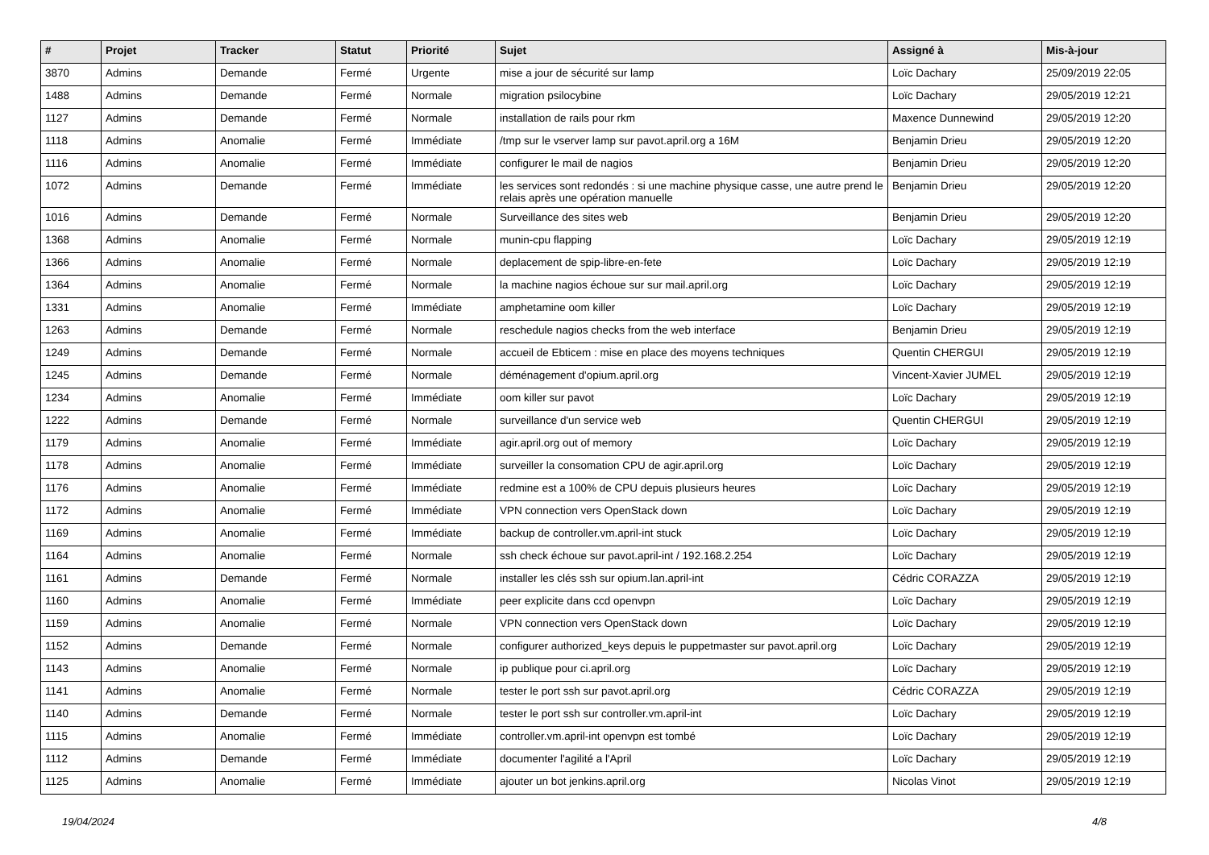| # | Projet | Tracker | Statut | Priorité | Sujet | Assigné à | Mis-à-jour |
| --- | --- | --- | --- | --- | --- | --- | --- |
| 3870 | Admins | Demande | Fermé | Urgente | mise a jour de sécurité sur lamp | Loïc Dachary | 25/09/2019 22:05 |
| 1488 | Admins | Demande | Fermé | Normale | migration psilocybine | Loïc Dachary | 29/05/2019 12:21 |
| 1127 | Admins | Demande | Fermé | Normale | installation de rails pour rkm | Maxence Dunnewind | 29/05/2019 12:20 |
| 1118 | Admins | Anomalie | Fermé | Immédiate | /tmp sur le vserver lamp sur pavot.april.org a 16M | Benjamin Drieu | 29/05/2019 12:20 |
| 1116 | Admins | Anomalie | Fermé | Immédiate | configurer le mail de nagios | Benjamin Drieu | 29/05/2019 12:20 |
| 1072 | Admins | Demande | Fermé | Immédiate | les services sont redondés : si une machine physique casse, une autre prend le relais après une opération manuelle | Benjamin Drieu | 29/05/2019 12:20 |
| 1016 | Admins | Demande | Fermé | Normale | Surveillance des sites web | Benjamin Drieu | 29/05/2019 12:20 |
| 1368 | Admins | Anomalie | Fermé | Normale | munin-cpu flapping | Loïc Dachary | 29/05/2019 12:19 |
| 1366 | Admins | Anomalie | Fermé | Normale | deplacement de spip-libre-en-fete | Loïc Dachary | 29/05/2019 12:19 |
| 1364 | Admins | Anomalie | Fermé | Normale | la machine nagios échoue sur sur mail.april.org | Loïc Dachary | 29/05/2019 12:19 |
| 1331 | Admins | Anomalie | Fermé | Immédiate | amphetamine oom killer | Loïc Dachary | 29/05/2019 12:19 |
| 1263 | Admins | Demande | Fermé | Normale | reschedule nagios checks from the web interface | Benjamin Drieu | 29/05/2019 12:19 |
| 1249 | Admins | Demande | Fermé | Normale | accueil de Ebticem : mise en place des moyens techniques | Quentin CHERGUI | 29/05/2019 12:19 |
| 1245 | Admins | Demande | Fermé | Normale | déménagement d'opium.april.org | Vincent-Xavier JUMEL | 29/05/2019 12:19 |
| 1234 | Admins | Anomalie | Fermé | Immédiate | oom killer sur pavot | Loïc Dachary | 29/05/2019 12:19 |
| 1222 | Admins | Demande | Fermé | Normale | surveillance d'un service web | Quentin CHERGUI | 29/05/2019 12:19 |
| 1179 | Admins | Anomalie | Fermé | Immédiate | agir.april.org out of memory | Loïc Dachary | 29/05/2019 12:19 |
| 1178 | Admins | Anomalie | Fermé | Immédiate | surveiller la consomation CPU de agir.april.org | Loïc Dachary | 29/05/2019 12:19 |
| 1176 | Admins | Anomalie | Fermé | Immédiate | redmine est a 100% de CPU depuis plusieurs heures | Loïc Dachary | 29/05/2019 12:19 |
| 1172 | Admins | Anomalie | Fermé | Immédiate | VPN connection vers OpenStack down | Loïc Dachary | 29/05/2019 12:19 |
| 1169 | Admins | Anomalie | Fermé | Immédiate | backup de controller.vm.april-int stuck | Loïc Dachary | 29/05/2019 12:19 |
| 1164 | Admins | Anomalie | Fermé | Normale | ssh check échoue sur pavot.april-int / 192.168.2.254 | Loïc Dachary | 29/05/2019 12:19 |
| 1161 | Admins | Demande | Fermé | Normale | installer les clés ssh sur opium.lan.april-int | Cédric CORAZZA | 29/05/2019 12:19 |
| 1160 | Admins | Anomalie | Fermé | Immédiate | peer explicite dans ccd openvpn | Loïc Dachary | 29/05/2019 12:19 |
| 1159 | Admins | Anomalie | Fermé | Normale | VPN connection vers OpenStack down | Loïc Dachary | 29/05/2019 12:19 |
| 1152 | Admins | Demande | Fermé | Normale | configurer authorized_keys depuis le puppetmaster sur pavot.april.org | Loïc Dachary | 29/05/2019 12:19 |
| 1143 | Admins | Anomalie | Fermé | Normale | ip publique pour ci.april.org | Loïc Dachary | 29/05/2019 12:19 |
| 1141 | Admins | Anomalie | Fermé | Normale | tester le port ssh sur pavot.april.org | Cédric CORAZZA | 29/05/2019 12:19 |
| 1140 | Admins | Demande | Fermé | Normale | tester le port ssh sur controller.vm.april-int | Loïc Dachary | 29/05/2019 12:19 |
| 1115 | Admins | Anomalie | Fermé | Immédiate | controller.vm.april-int openvpn est tombé | Loïc Dachary | 29/05/2019 12:19 |
| 1112 | Admins | Demande | Fermé | Immédiate | documenter l'agilité a l'April | Loïc Dachary | 29/05/2019 12:19 |
| 1125 | Admins | Anomalie | Fermé | Immédiate | ajouter un bot jenkins.april.org | Nicolas Vinot | 29/05/2019 12:19 |
19/04/2024 4/8